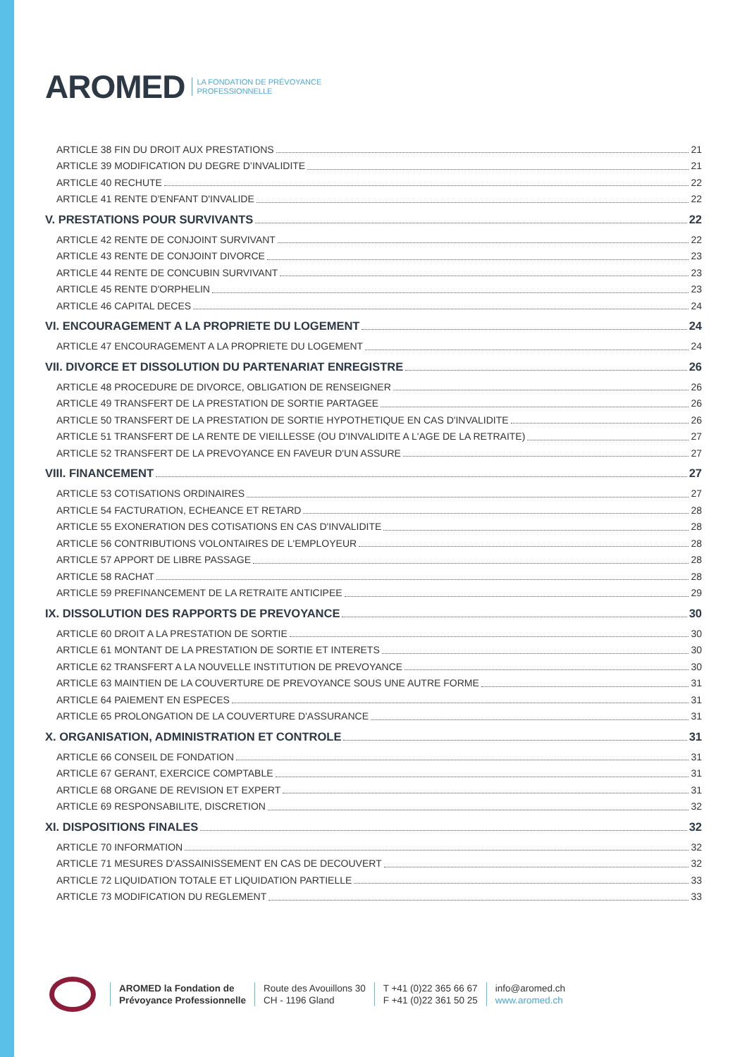AROMED LA FONDATION DE PRÉVOYANCE
PROFESSIONNELLE
ARTICLE 38 FIN DU DROIT AUX PRESTATIONS 21
ARTICLE 39 MODIFICATION DU DEGRE D’INVALIDITE 21
ARTICLE 40 RECHUTE 22
ARTICLE 41 RENTE D'ENFANT D'INVALIDE 22
V. PRESTATIONS POUR SURVIVANTS 22
ARTICLE 42 RENTE DE CONJOINT SURVIVANT 22
ARTICLE 43 RENTE DE CONJOINT DIVORCE 23
ARTICLE 44 RENTE DE CONCUBIN SURVIVANT 23
ARTICLE 45 RENTE D'ORPHELIN 23
ARTICLE 46 CAPITAL DECES 24
VI. ENCOURAGEMENT A LA PROPRIETE DU LOGEMENT 24
ARTICLE 47 ENCOURAGEMENT A LA PROPRIETE DU LOGEMENT 24
VII. DIVORCE ET DISSOLUTION DU PARTENARIAT ENREGISTRE 26
ARTICLE 48 PROCEDURE DE DIVORCE, OBLIGATION DE RENSEIGNER 26
ARTICLE 49 TRANSFERT DE LA PRESTATION DE SORTIE PARTAGEE 26
ARTICLE 50 TRANSFERT DE LA PRESTATION DE SORTIE HYPOTHETIQUE EN CAS D'INVALIDITE 26
ARTICLE 51 TRANSFERT DE LA RENTE DE VIEILLESSE (OU D'INVALIDITE A L'AGE DE LA RETRAITE) 27
ARTICLE 52 TRANSFERT DE LA PREVOYANCE EN FAVEUR D'UN ASSURE 27
VIII. FINANCEMENT 27
ARTICLE 53 COTISATIONS ORDINAIRES 27
ARTICLE 54 FACTURATION, ECHEANCE ET RETARD 28
ARTICLE 55 EXONERATION DES COTISATIONS EN CAS D'INVALIDITE 28
ARTICLE 56 CONTRIBUTIONS VOLONTAIRES DE L'EMPLOYEUR 28
ARTICLE 57 APPORT DE LIBRE PASSAGE 28
ARTICLE 58 RACHAT 28
ARTICLE 59 PREFINANCEMENT DE LA RETRAITE ANTICIPEE 29
IX. DISSOLUTION DES RAPPORTS DE PREVOYANCE 30
ARTICLE 60 DROIT A LA PRESTATION DE SORTIE 30
ARTICLE 61 MONTANT DE LA PRESTATION DE SORTIE ET INTERETS 30
ARTICLE 62 TRANSFERT A LA NOUVELLE INSTITUTION DE PREVOYANCE 30
ARTICLE 63 MAINTIEN DE LA COUVERTURE DE PREVOYANCE SOUS UNE AUTRE FORME 31
ARTICLE 64 PAIEMENT EN ESPECES 31
ARTICLE 65 PROLONGATION DE LA COUVERTURE D'ASSURANCE 31
X. ORGANISATION, ADMINISTRATION ET CONTROLE 31
ARTICLE 66 CONSEIL DE FONDATION 31
ARTICLE 67 GERANT, EXERCICE COMPTABLE 31
ARTICLE 68 ORGANE DE REVISION ET EXPERT 31
ARTICLE 69 RESPONSABILITE, DISCRETION 32
XI. DISPOSITIONS FINALES 32
ARTICLE 70 INFORMATION 32
ARTICLE 71 MESURES D'ASSAINISSEMENT EN CAS DE DECOUVERT 32
ARTICLE 72 LIQUIDATION TOTALE ET LIQUIDATION PARTIELLE 33
ARTICLE 73 MODIFICATION DU REGLEMENT 33
AROMED la Fondation de
Prévoyance Professionnelle
Route des Avouillons 30
CH - 1196 Gland
T +41 (0)22 365 66 67
F +41 (0)22 361 50 25
info@aromed.ch
www.aromed.ch